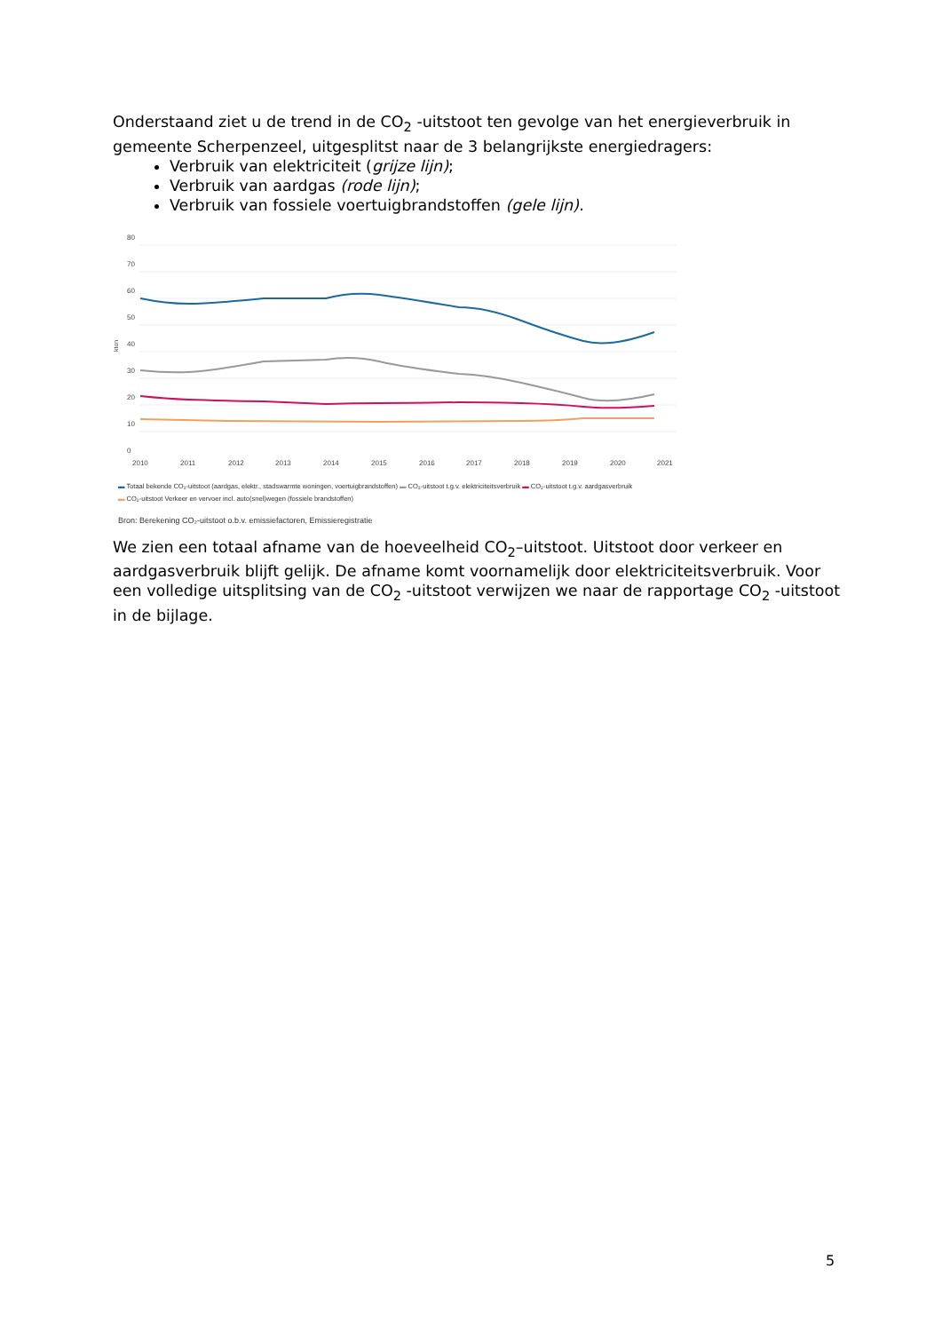Onderstaand ziet u de trend in de CO<sub>2</sub> -uitstoot ten gevolge van het energieverbruik in gemeente Scherpenzeel, uitgesplitst naar de 3 belangrijkste energiedragers:
Verbruik van elektriciteit (grijze lijn);
Verbruik van aardgas (rode lijn);
Verbruik van fossiele voertuigbrandstoffen (gele lijn).
80
70
60
50
40
30
20
10
0
kton
2010
2011
2012
2013
2014
2015
2016
2017
2018
2019
2020
2021
▬ Totaal bekende CO₂-uitstoot (aardgas, elektr., stadswarmte woningen, voertuigbrandstoffen) ▬ CO₂-uitstoot t.g.v. elektriciteitsverbruik ▬ CO₂-uitstoot t.g.v. aardgasverbruik
▬ CO₂-uitstoot Verkeer en vervoer incl. auto(snel)wegen (fossiele brandstoffen)
Bron: Berekening CO₂-uitstoot o.b.v. emissiefactoren, Emissieregistratie
We zien een totaal afname van de hoeveelheid CO<sub>2</sub>–uitstoot. Uitstoot door verkeer en aardgasverbruik blijft gelijk. De afname komt voornamelijk door elektriciteitsverbruik. Voor een volledige uitsplitsing van de CO<sub>2</sub> -uitstoot verwijzen we naar de rapportage CO<sub>2</sub> -uitstoot in de bijlage.
5